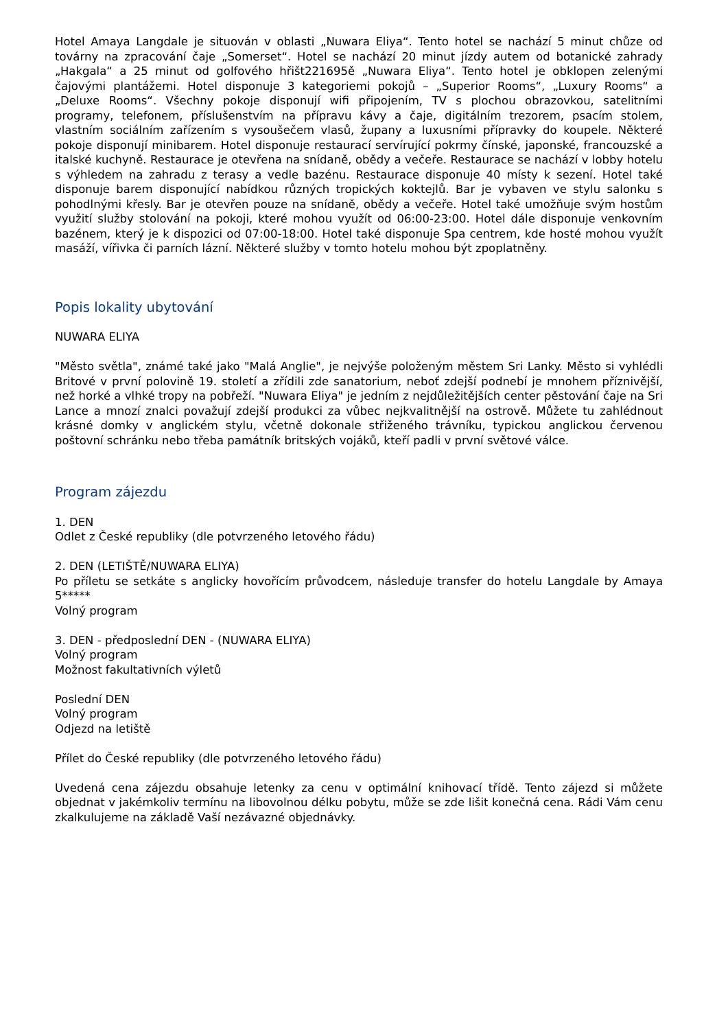Hotel Amaya Langdale je situován v oblasti „Nuwara Eliya“. Tento hotel se nachází 5 minut chůze od továrny na zpracování čaje „Somerset“. Hotel se nachází 20 minut jízdy autem od botanické zahrady „Hakgala“ a 25 minut od golfového hřišt221695ě „Nuwara Eliya“. Tento hotel je obklopen zelenými čajovými plantážemi. Hotel disponuje 3 kategoriemi pokojů – „Superior Rooms“, „Luxury Rooms“ a „Deluxe Rooms“. Všechny pokoje disponují wifi připojením, TV s plochou obrazovkou, satelitními programy, telefonem, příslušenstvím na přípravu kávy a čaje, digitálním trezorem, psacím stolem, vlastním sociálním zařízením s vysoušečem vlasů, župany a luxusními přípravky do koupele. Některé pokoje disponují minibarem. Hotel disponuje restaurací servírující pokrmy čínské, japonské, francouzské a italské kuchyně. Restaurace je otevřena na snídaně, obědy a večeře. Restaurace se nachází v lobby hotelu s výhledem na zahradu z terasy a vedle bazénu. Restaurace disponuje 40 místy k sezení. Hotel také disponuje barem disponující nabídkou různých tropických koktejlů. Bar je vybaven ve stylu salonku s pohodlnými křesly. Bar je otevřen pouze na snídaně, obědy a večeře. Hotel také umožňuje svým hostům využití služby stolování na pokoji, které mohou využít od 06:00-23:00. Hotel dále disponuje venkovním bazénem, který je k dispozici od 07:00-18:00. Hotel také disponuje Spa centrem, kde hosté mohou využít masáží, vířivka či parních lázní. Některé služby v tomto hotelu mohou být zpoplatněny.
Popis lokality ubytování
NUWARA ELIYA
"Město světla", známé také jako "Malá Anglie", je nejvýše položeným městem Sri Lanky. Město si vyhlédli Britové v první polovině 19. století a zřídili zde sanatorium, neboť zdejší podnebí je mnohem příznivější, než horké a vlhké tropy na pobřeží. "Nuwara Eliya" je jedním z nejdůležitějších center pěstování čaje na Sri Lance a mnozí znalci považují zdejší produkci za vůbec nejkvalitnější na ostrově. Můžete tu zahlédnout krásné domky v anglickém stylu, včetně dokonale střiženého trávníku, typickou anglickou červenou poštovní schránku nebo třeba památník britských vojáků, kteří padli v první světové válce.
Program zájezdu
1. DEN
Odlet z České republiky (dle potvrzeného letového řádu)
2. DEN (LETIŠTĚ/NUWARA ELIYA)
Po příletu se setkáte s anglicky hovořícím průvodcem, následuje transfer do hotelu Langdale by Amaya 5*****
Volný program
3. DEN - předposlední DEN - (NUWARA ELIYA)
Volný program
Možnost fakultativních výletů
Poslední DEN
Volný program
Odjezd na letiště
Přílet do České republiky (dle potvrzeného letového řádu)
Uvedená cena zájezdu obsahuje letenky za cenu v optimální knihovací třídě. Tento zájezd si můžete objednat v jakémkoliv termínu na libovolnou délku pobytu, může se zde lišit konečná cena. Rádi Vám cenu zkalkulujeme na základě Vaší nezávazné objednávky.